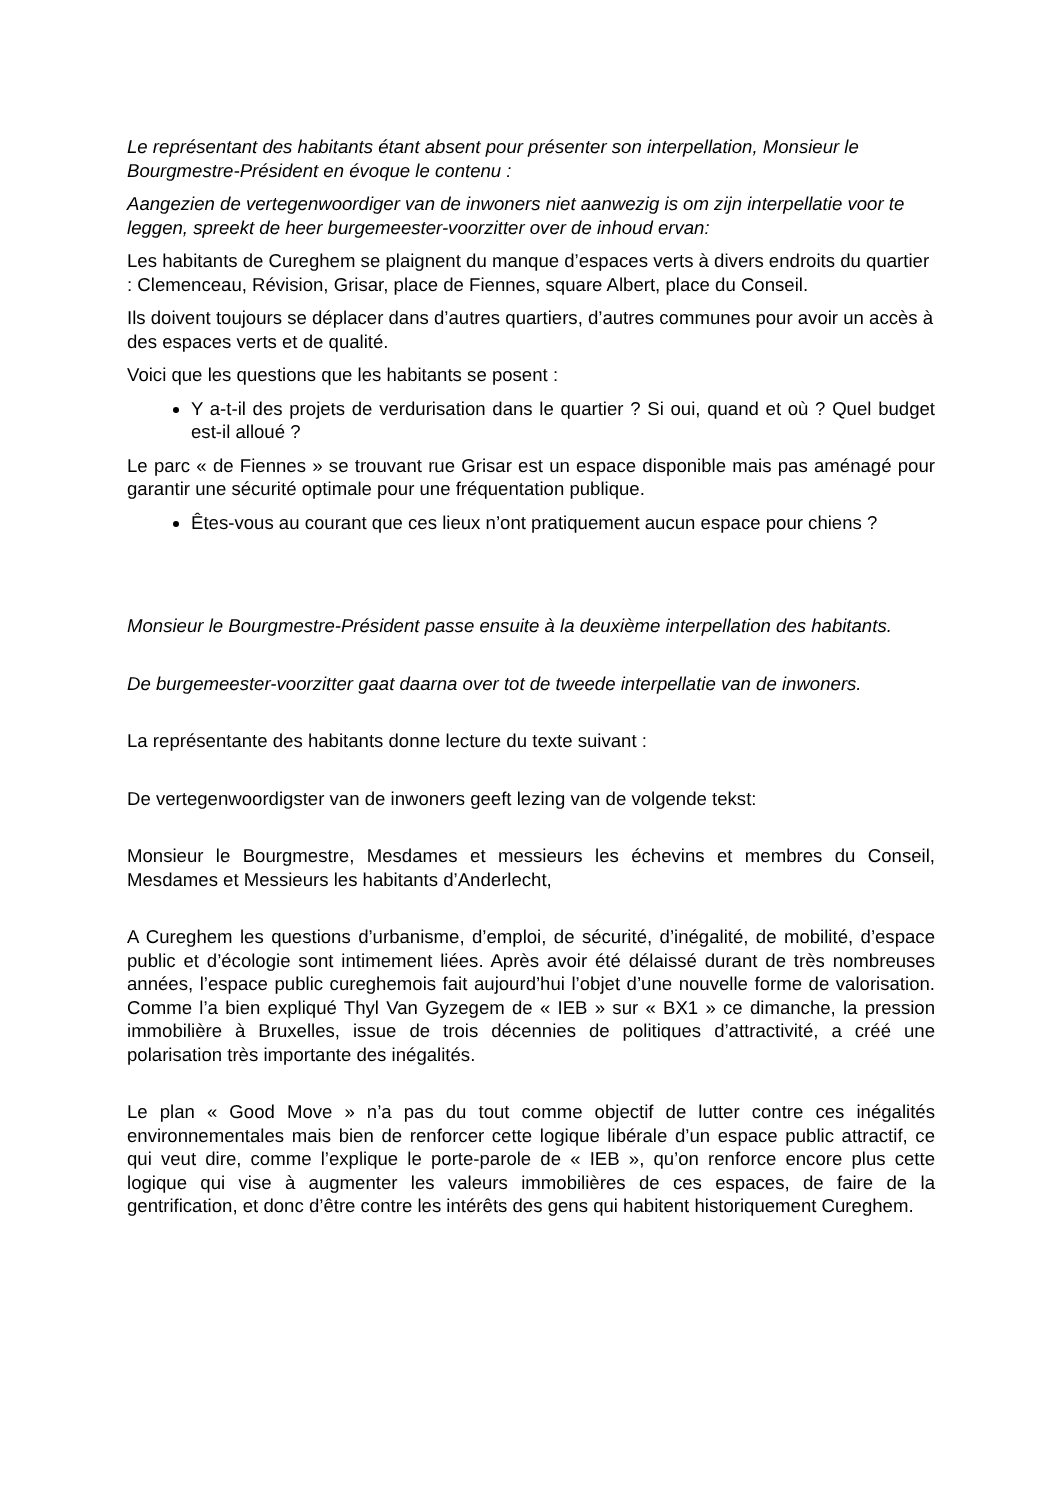Le représentant des habitants étant absent pour présenter son interpellation, Monsieur le Bourgmestre-Président en évoque le contenu :
Aangezien de vertegenwoordiger van de inwoners niet aanwezig is om zijn interpellatie voor te leggen, spreekt de heer burgemeester-voorzitter over de inhoud ervan:
Les habitants de Cureghem se plaignent du manque d’espaces verts à divers endroits du quartier : Clemenceau, Révision, Grisar, place de Fiennes, square Albert, place du Conseil.
Ils doivent toujours se déplacer dans d’autres quartiers, d’autres communes pour avoir un accès à des espaces verts et de qualité.
Voici que les questions que les habitants se posent :
Y a-t-il des projets de verdurisation dans le quartier ? Si oui, quand et où ? Quel budget est-il alloué ?
Le parc « de Fiennes » se trouvant rue Grisar est un espace disponible mais pas aménagé pour garantir une sécurité optimale pour une fréquentation publique.
Êtes-vous au courant que ces lieux n’ont pratiquement aucun espace pour chiens ?
Monsieur le Bourgmestre-Président passe ensuite à la deuxième interpellation des habitants.
De burgemeester-voorzitter gaat daarna over tot de tweede interpellatie van de inwoners.
La représentante des habitants donne lecture du texte suivant :
De vertegenwoordigster van de inwoners geeft lezing van de volgende tekst:
Monsieur le Bourgmestre, Mesdames et messieurs les échevins et membres du Conseil, Mesdames et Messieurs les habitants d’Anderlecht,
A Cureghem les questions d’urbanisme, d’emploi, de sécurité, d’inégalité, de mobilité, d’espace public et d’écologie sont intimement liées. Après avoir été délaissé durant de très nombreuses années, l’espace public cureghemois fait aujourd’hui l’objet d’une nouvelle forme de valorisation. Comme l’a bien expliqué Thyl Van Gyzegem de « IEB » sur « BX1 » ce dimanche, la pression immobilière à Bruxelles, issue de trois décennies de politiques d’attractivité, a créé une polarisation très importante des inégalités.
Le plan « Good Move » n’a pas du tout comme objectif de lutter contre ces inégalités environnementales mais bien de renforcer cette logique libérale d’un espace public attractif, ce qui veut dire, comme l’explique le porte-parole de « IEB », qu’on renforce encore plus cette logique qui vise à augmenter les valeurs immobilières de ces espaces, de faire de la gentrification, et donc d’être contre les intérêts des gens qui habitent historiquement Cureghem.